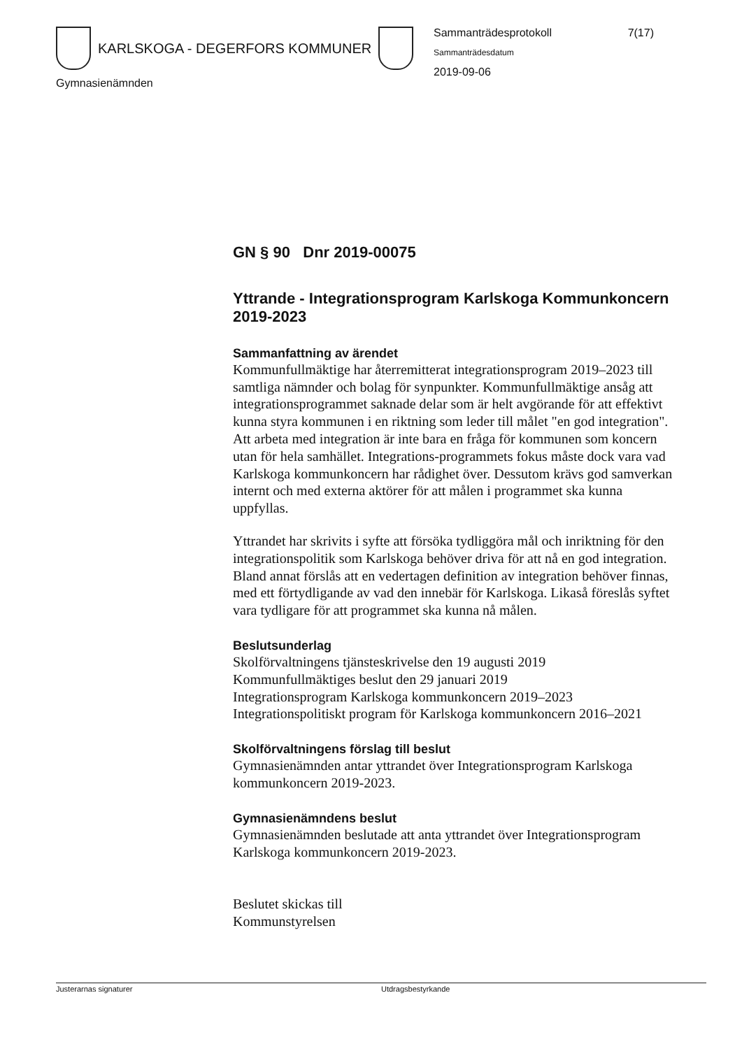KARLSKOGA - DEGERFORS KOMMUNER
Gymnasienämnden
Sammanträdesprotokoll 7(17)
Sammanträdesdatum
2019-09-06
GN § 90 Dnr 2019-00075
Yttrande - Integrationsprogram Karlskoga Kommunkoncern 2019-2023
Sammanfattning av ärendet
Kommunfullmäktige har återremitterat integrationsprogram 2019–2023 till samtliga nämnder och bolag för synpunkter. Kommunfullmäktige ansåg att integrationsprogrammet saknade delar som är helt avgörande för att effektivt kunna styra kommunen i en riktning som leder till målet "en god integration". Att arbeta med integration är inte bara en fråga för kommunen som koncern utan för hela samhället. Integrations-programmets fokus måste dock vara vad Karlskoga kommunkoncern har rådighet över. Dessutom krävs god samverkan internt och med externa aktörer för att målen i programmet ska kunna uppfyllas.
Yttrandet har skrivits i syfte att försöka tydliggöra mål och inriktning för den integrationspolitik som Karlskoga behöver driva för att nå en god integration. Bland annat förslås att en vedertagen definition av integration behöver finnas, med ett förtydligande av vad den innebär för Karlskoga. Likaså föreslås syftet vara tydligare för att programmet ska kunna nå målen.
Beslutsunderlag
Skolförvaltningens tjänsteskrivelse den 19 augusti 2019
Kommunfullmäktiges beslut den 29 januari 2019
Integrationsprogram Karlskoga kommunkoncern 2019–2023
Integrationspolitiskt program för Karlskoga kommunkoncern 2016–2021
Skolförvaltningens förslag till beslut
Gymnasienämnden antar yttrandet över Integrationsprogram Karlskoga kommunkoncern 2019-2023.
Gymnasienämndens beslut
Gymnasienämnden beslutade att anta yttrandet över Integrationsprogram Karlskoga kommunkoncern 2019-2023.
Beslutet skickas till
Kommunstyrelsen
Justerarnas signaturer Utdragsbestyrkande